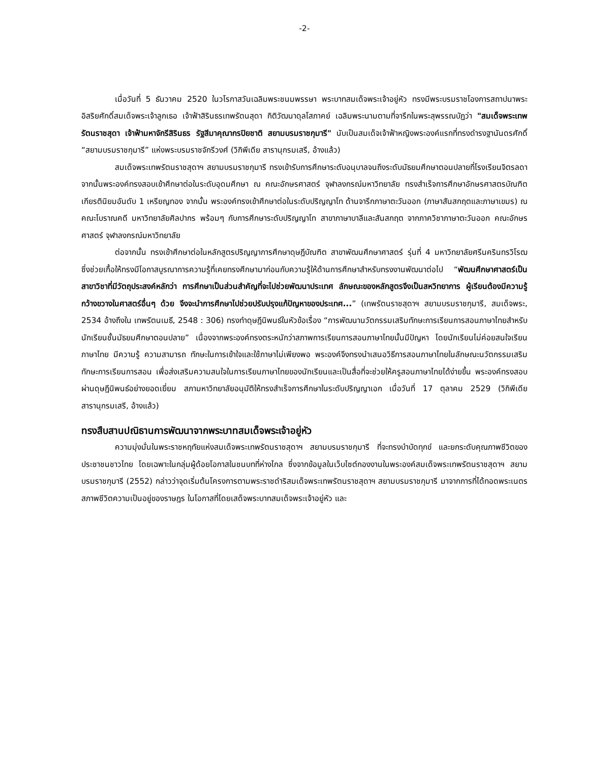-2-
เมื่อวันที่ 5 ธันวาคม 2520 ในวโรกาสวันเฉลิมพระชนมพรรษา พระบาทสมเด็จพระเจ้าอยู่หัว ทรงมีพระบรมราชโองการสถาปนาพระอิสริยศักดิ์สมเด็จพระเจ้าลูกเธอ เจ้าฟ้าสิรินธรเทพรัตนสุดา กิติวัฒนาดุลโสภาคย์ เฉลิมพระนามตามที่จารึกในพระสุพรรณบัฏว่า "สมเด็จพระเทพรัตนราชสุดา เจ้าฟ้ามหาจักรีสิรินธร รัฐสีมาคุณากรปิยชาติ สยามบรมราชกุมารี" นับเป็นสมเด็จเจ้าฟ้าหญิงพระองค์แรกที่ทรงดำรงฐานันดรศักดิ์ “สยามบรมราชกุมารี” แห่งพระบรมราชจักรีวงศ์ (วิกิพีเดีย สารานุกรมเสรี, อ้างแล้ว)
สมเด็จพระเทพรัตนราชสุดาฯ สยามบรมราชกุมารี ทรงเข้ารับการศึกษาระดับอนุบาลจนถึงระดับมัธยมศึกษาตอนปลายที่โรงเรียนจิตรลดา จากนั้นพระองค์ทรงสอบเข้าศึกษาต่อในระดับอุดมศึกษา ณ คณะอักษรศาสตร์ จุฬาลงกรณ์มหาวิทยาลัย ทรงสำเร็จการศึกษาอักษรศาสตรบัณฑิต เกียรตินิยมอันดับ 1 เหรียญทอง จากนั้น พระองค์ทรงเข้าศึกษาต่อในระดับปริญญาโท ด้านจารึกภาษาตะวันออก (ภาษาสันสกฤตและภาษาเขมร) ณ คณะโบราณคดี มหาวิทยาลัยศิลปากร พร้อมๆ กับการศึกษาระดับปริญญาโท สาขาภาษาบาลีและสันสกฤต จากภาควิชาภาษาตะวันออก คณะอักษรศาสตร์ จุฬาลงกรณ์มหาวิทยาลัย
ต่อจากนั้น ทรงเข้าศึกษาต่อในหลักสูตรปริญญาการศึกษาดุษฎีบัณฑิต สาขาพัฒนศึกษาศาสตร์ รุ่นที่ 4 มหาวิทยาลัยศรีนครินทรวิโรฒ ซึ่งช่วยเกื้อให้ทรงมีโอกาสบูรณาการความรู้ที่เคยทรงศึกษามาก่อนกับความรู้ให้ด้านการศึกษาสำหรับทรงงานพัฒนาต่อไป “พัฒนศึกษาศาสตร์เป็นสาขาวิชาที่มีวัตถุประสงค์หลักว่า การศึกษาเป็นส่วนสำคัญที่จะไปช่วยพัฒนาประเทศ ลักษณะของหลักสูตรจึงเป็นสหวิทยาการ ผู้เรียนต้องมีความรู้กว้างขวางในศาสตร์อื่นๆ ด้วย จึงจะนำการศึกษาไปช่วยปรับปรุงแก้ปัญหาของประเทศ...” (เทพรัตนราชสุดาฯ สยามบรมราชกุมารี, สมเด็จพระ, 2534 อ้างถึงใน เทพรัตนเมธี, 2548 : 306) ทรงทำดุษฎีนิพนธ์ในหัวข้อเรื่อง “การพัฒนานวัตกรรมเสริมทักษะการเรียนการสอนภาษาไทยสำหรับนักเรียนชั้นมัธยมศึกษาตอนปลาย” เนื่องจากพระองค์ทรงตระหนักว่าสภาพการเรียนการสอนภาษาไทยนั้นมีปัญหา โดยนักเรียนไม่ค่อยสนใจเรียนภาษาไทย มีความรู้ ความสามารถ ทักษะในการเข้าใจและใช้ภาษาไม่เพียงพอ พระองค์จึงทรงนำเสนอวิธีการสอนภาษาไทยในลักษณะนวัตกรรมเสริมทักษะการเรียนการสอน เพื่อส่งเสริมความสนใจในการเรียนภาษาไทยของนักเรียนและเป็นสื่อที่จะช่วยให้ครูสอนภาษาไทยได้ง่ายขึ้น พระองค์ทรงสอบผ่านดุษฎีนิพนธ์อย่างยอดเยี่ยม สภามหาวิทยาลัยอนุมัติให้ทรงสำเร็จการศึกษาในระดับปริญญาเอก เมื่อวันที่ 17 ตุลาคม 2529 (วิกิพีเดีย สารานุกรมเสรี, อ้างแล้ว)
ทรงสืบสานปณิธานการพัฒนาจากพระบาทสมเด็จพระเจ้าอยู่หัว
ความมุ่งมั่นในพระราชหฤทัยแห่งสมเด็จพระเทพรัตนราชสุดาฯ สยามบรมราชกุมารี ที่จะทรงบำบัดทุกข์ และยกระดับคุณภาพชีวิตของประชาชนชาวไทย โดยเฉพาะในกลุ่มผู้ด้อยโอกาสในชนบทที่ห่างไกล ซึ่งจากข้อมูลในเว็บไซต์กองงานในพระองค์สมเด็จพระเทพรัตนราชสุดาฯ สยามบรมราชกุมารี (2552) กล่าวว่าจุดเริ่มต้นโครงการตามพระราชดำริสมเด็จพระเทพรัตนราชสุดาฯ สยามบรมราชกุมารี มาจากการที่ได้ทอดพระเนตรสภาพชีวิตความเป็นอยู่ของราษฎร ในโอกาสที่โดยเสด็จพระบาทสมเด็จพระเจ้าอยู่หัว และ